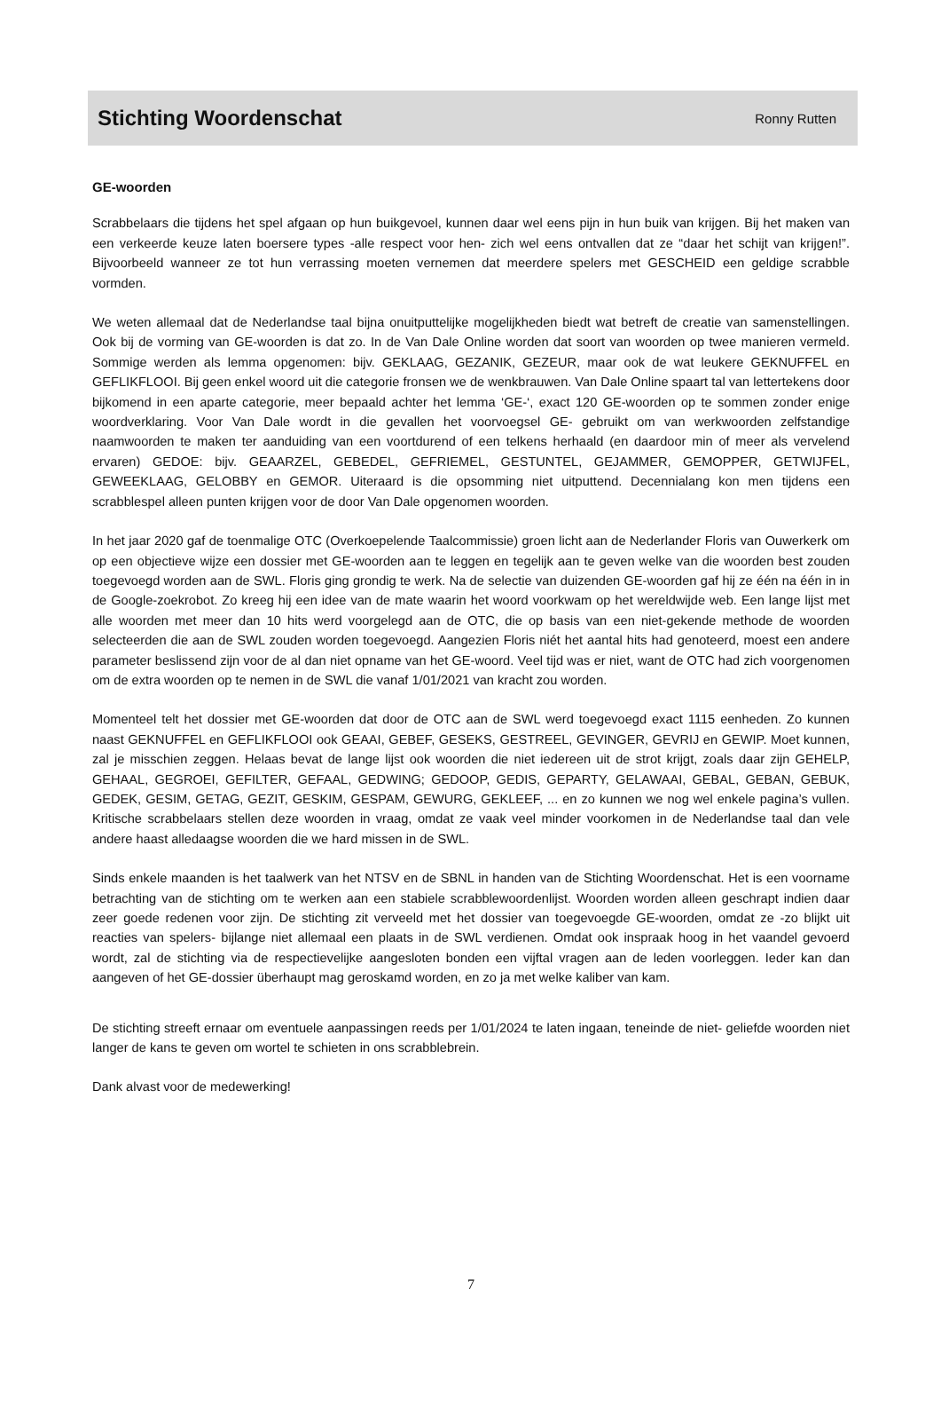Stichting Woordenschat
Ronny Rutten
GE-woorden
Scrabbelaars die tijdens het spel afgaan op hun buikgevoel, kunnen daar wel eens pijn in hun buik van krijgen. Bij het maken van een verkeerde keuze laten boersere types -alle respect voor hen- zich wel eens ontvallen dat ze “daar het schijt van krijgen!”. Bijvoorbeeld wanneer ze tot hun verrassing moeten vernemen dat meerdere spelers met GESCHEID een geldige scrabble vormden.
We weten allemaal dat de Nederlandse taal bijna onuitputtelijke mogelijkheden biedt wat betreft de creatie van samenstellingen. Ook bij de vorming van GE-woorden is dat zo. In de Van Dale Online worden dat soort van woorden op twee manieren vermeld. Sommige werden als lemma opgenomen: bijv. GEKLAAG, GEZANIK, GEZEUR, maar ook de wat leukere GEKNUFFEL en GEFLIKFLOOI. Bij geen enkel woord uit die categorie fronsen we de wenkbrauwen. Van Dale Online spaart tal van lettertekens door bijkomend in een aparte categorie, meer bepaald achter het lemma ‘GE-‘, exact 120 GE-woorden op te sommen zonder enige woordverklaring. Voor Van Dale wordt in die gevallen het voorvoegsel GE- gebruikt om van werkwoorden zelfstandige naamwoorden te maken ter aanduiding van een voortdurend of een telkens herhaald (en daardoor min of meer als vervelend ervaren) GEDOE: bijv. GEAARZEL, GEBEDEL, GEFRIEMEL, GESTUNTEL, GEJAMMER, GEMOPPER, GETWIJFEL, GEWEEKLAAG, GELOBBY en GEMOR. Uiteraard is die opsomming niet uitputtend. Decennialang kon men tijdens een scrabblespel alleen punten krijgen voor de door Van Dale opgenomen woorden.
In het jaar 2020 gaf de toenmalige OTC (Overkoepelende Taalcommissie) groen licht aan de Nederlander Floris van Ouwerkerk om op een objectieve wijze een dossier met GE-woorden aan te leggen en tegelijk aan te geven welke van die woorden best zouden toegevoegd worden aan de SWL. Floris ging grondig te werk. Na de selectie van duizenden GE-woorden gaf hij ze één na één in in de Google-zoekrobot. Zo kreeg hij een idee van de mate waarin het woord voorkwam op het wereldwijde web. Een lange lijst met alle woorden met meer dan 10 hits werd voorgelegd aan de OTC, die op basis van een niet-gekende methode de woorden selecteerden die aan de SWL zouden worden toegevoegd. Aangezien Floris niét het aantal hits had genoteerd, moest een andere parameter beslissend zijn voor de al dan niet opname van het GE-woord. Veel tijd was er niet, want de OTC had zich voorgenomen om de extra woorden op te nemen in de SWL die vanaf 1/01/2021 van kracht zou worden.
Momenteel telt het dossier met GE-woorden dat door de OTC aan de SWL werd toegevoegd exact 1115 eenheden. Zo kunnen naast GEKNUFFEL en GEFLIKFLOOI ook GEAAI, GEBEF, GESEKS, GESTREEL, GEVINGER, GEVRIJ en GEWIP. Moet kunnen, zal je misschien zeggen. Helaas bevat de lange lijst ook woorden die niet iedereen uit de strot krijgt, zoals daar zijn GEHELP, GEHAAL, GEGROEI, GEFILTER, GEFAAL, GEDWING; GEDOOP, GEDIS, GEPARTY, GELAWAAI, GEBAL, GEBAN, GEBUK, GEDEK, GESIM, GETAG, GEZIT, GESKIM, GESPAM, GEWURG, GEKLEEF, ... en zo kunnen we nog wel enkele pagina’s vullen. Kritische scrabbelaars stellen deze woorden in vraag, omdat ze vaak veel minder voorkomen in de Nederlandse taal dan vele andere haast alledaagse woorden die we hard missen in de SWL.
Sinds enkele maanden is het taalwerk van het NTSV en de SBNL in handen van de Stichting Woordenschat. Het is een voorname betrachting van de stichting om te werken aan een stabiele scrabblewoordenlijst. Woorden worden alleen geschrapt indien daar zeer goede redenen voor zijn. De stichting zit verveeld met het dossier van toegevoegde GE-woorden, omdat ze -zo blijkt uit reacties van spelers- bijlange niet allemaal een plaats in de SWL verdienen. Omdat ook inspraak hoog in het vaandel gevoerd wordt, zal de stichting via de respectievelijke aangesloten bonden een vijftal vragen aan de leden voorleggen. Ieder kan dan aangeven of het GE-dossier überhaupt mag geroskamd worden, en zo ja met welke kaliber van kam.
De stichting streeft ernaar om eventuele aanpassingen reeds per 1/01/2024 te laten ingaan, teneinde de niet- geliefde woorden niet langer de kans te geven om wortel te schieten in ons scrabblebrein.
Dank alvast voor de medewerking!
7